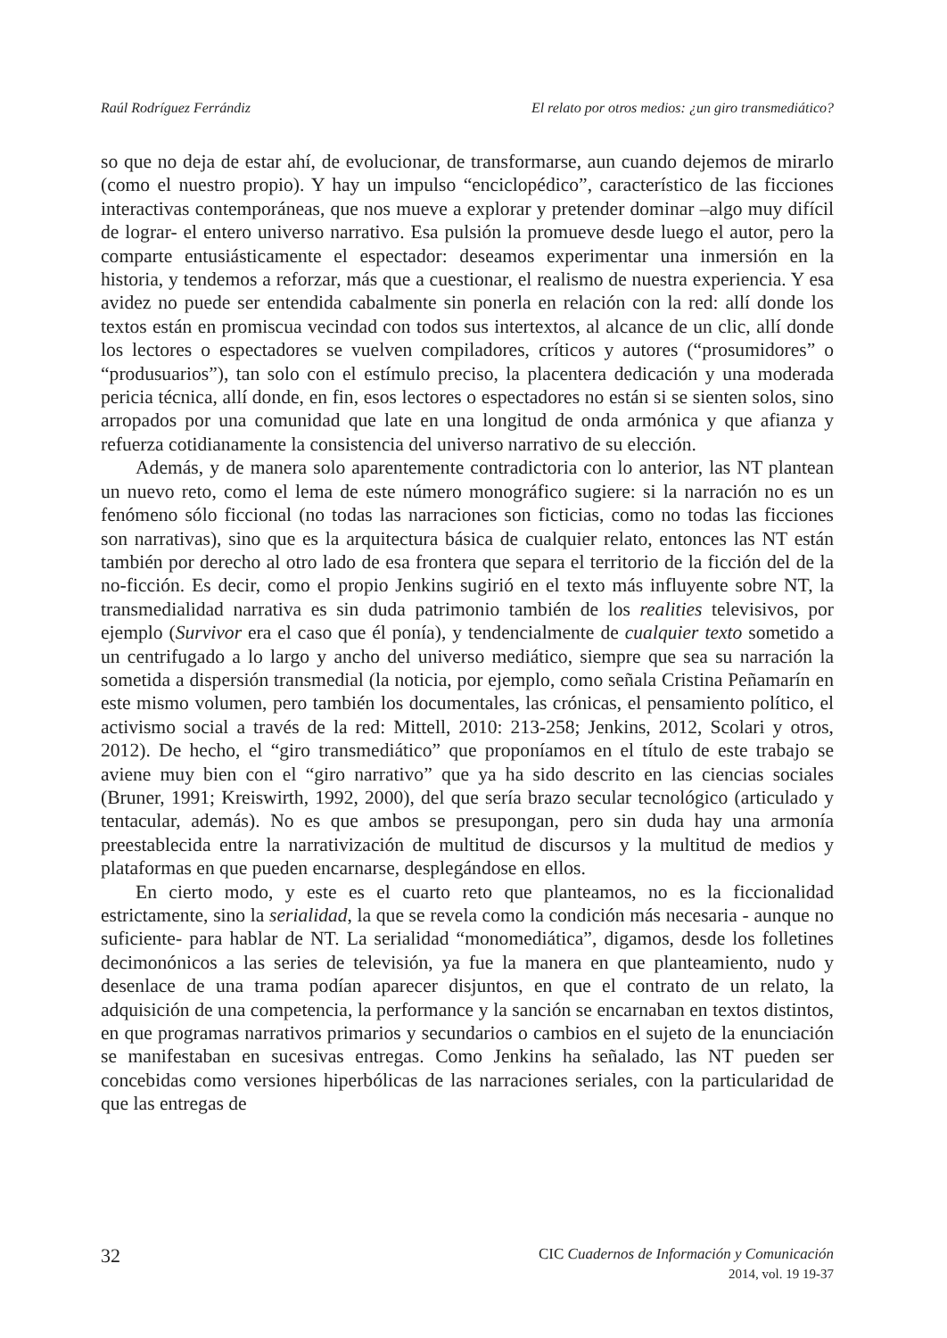Raúl Rodríguez Ferrándiz El relato por otros medios: ¿un giro transmediático?
so que no deja de estar ahí, de evolucionar, de transformarse, aun cuando dejemos de mirarlo (como el nuestro propio). Y hay un impulso “enciclopédico”, característico de las ficciones interactivas contemporáneas, que nos mueve a explorar y pretender dominar –algo muy difícil de lograr- el entero universo narrativo. Esa pulsión la promueve desde luego el autor, pero la comparte entusiásticamente el espectador: deseamos experimentar una inmersión en la historia, y tendemos a reforzar, más que a cuestionar, el realismo de nuestra experiencia. Y esa avidez no puede ser entendida cabalmente sin ponerla en relación con la red: allí donde los textos están en promiscua vecindad con todos sus intertextos, al alcance de un clic, allí donde los lectores o espectadores se vuelven compiladores, críticos y autores (“prosumidores” o “produsuarios”), tan solo con el estímulo preciso, la placentera dedicación y una moderada pericia técnica, allí donde, en fin, esos lectores o espectadores no están si se sienten solos, sino arropados por una comunidad que late en una longitud de onda armónica y que afianza y refuerza cotidianamente la consistencia del universo narrativo de su elección.
Además, y de manera solo aparentemente contradictoria con lo anterior, las NT plantean un nuevo reto, como el lema de este número monográfico sugiere: si la narración no es un fenómeno sólo ficcional (no todas las narraciones son ficticias, como no todas las ficciones son narrativas), sino que es la arquitectura básica de cualquier relato, entonces las NT están también por derecho al otro lado de esa frontera que separa el territorio de la ficción del de la no-ficción. Es decir, como el propio Jenkins sugirió en el texto más influyente sobre NT, la transmedialidad narrativa es sin duda patrimonio también de los realities televisivos, por ejemplo (Survivor era el caso que él ponía), y tendencialmente de cualquier texto sometido a un centrifugado a lo largo y ancho del universo mediático, siempre que sea su narración la sometida a dispersión transmedial (la noticia, por ejemplo, como señala Cristina Peñamarín en este mismo volumen, pero también los documentales, las crónicas, el pensamiento político, el activismo social a través de la red: Mittell, 2010: 213-258; Jenkins, 2012, Scolari y otros, 2012). De hecho, el “giro transmediático” que proponíamos en el título de este trabajo se aviene muy bien con el “giro narrativo” que ya ha sido descrito en las ciencias sociales (Bruner, 1991; Kreiswirth, 1992, 2000), del que sería brazo secular tecnológico (articulado y tentacular, además). No es que ambos se presupongan, pero sin duda hay una armonía preestablecida entre la narrativización de multitud de discursos y la multitud de medios y plataformas en que pueden encarnarse, desplegándose en ellos.
En cierto modo, y este es el cuarto reto que planteamos, no es la ficcionalidad estrictamente, sino la serialidad, la que se revela como la condición más necesaria - aunque no suficiente- para hablar de NT. La serialidad “monomediática”, digamos, desde los folletines decimonónicos a las series de televisión, ya fue la manera en que planteamiento, nudo y desenlace de una trama podían aparecer disjuntos, en que el contrato de un relato, la adquisición de una competencia, la performance y la sanción se encarnaban en textos distintos, en que programas narrativos primarios y secundarios o cambios en el sujeto de la enunciación se manifestaban en sucesivas entregas. Como Jenkins ha señalado, las NT pueden ser concebidas como versiones hiperbólicas de las narraciones seriales, con la particularidad de que las entregas de
32
CIC Cuadernos de Información y Comunicación
2014, vol. 19 19-37